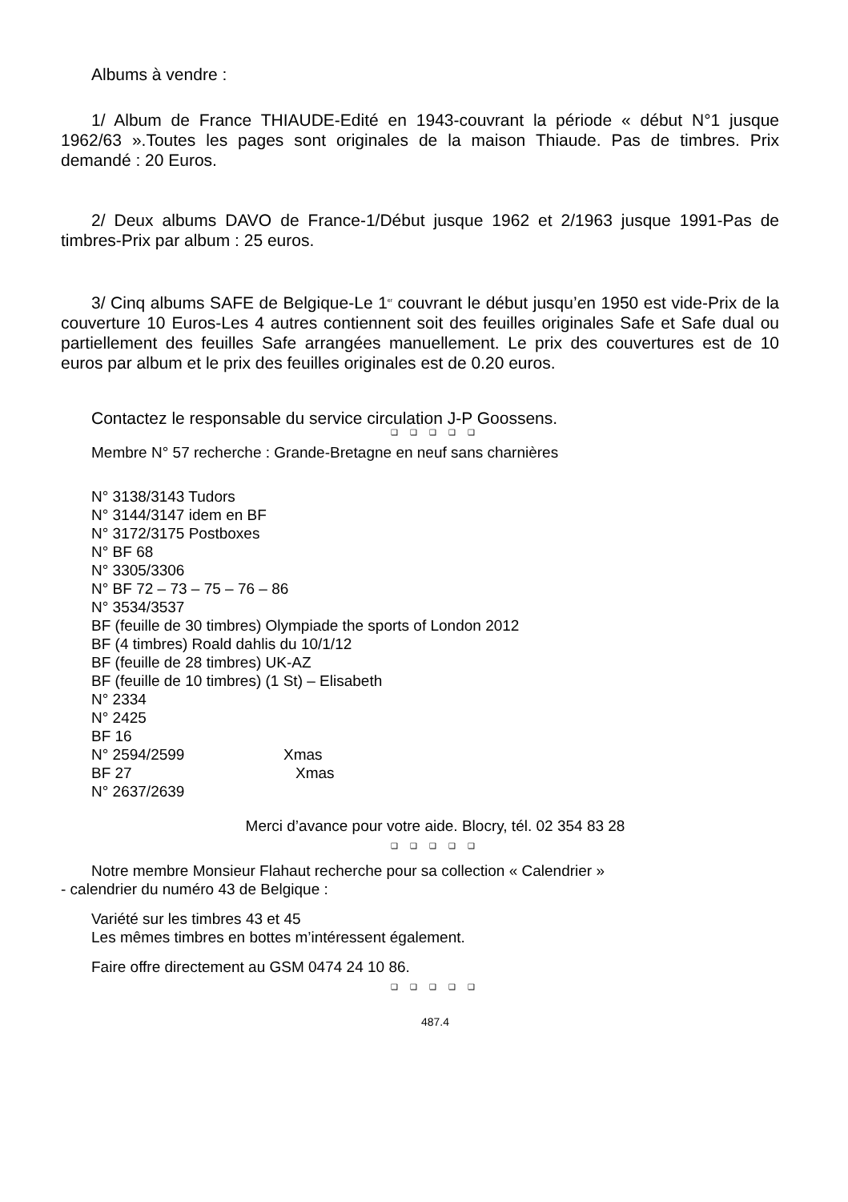Albums à vendre :
1/ Album de France THIAUDE-Edité en 1943-couvrant la période « début N°1 jusque 1962/63 ».Toutes les pages sont originales de la maison Thiaude. Pas de timbres. Prix demandé : 20 Euros.
2/ Deux albums DAVO de France-1/Début jusque 1962 et 2/1963 jusque 1991-Pas de timbres-Prix par album : 25 euros.
3/ Cinq albums SAFE de Belgique-Le 1<sup>er</sup> couvrant le début jusqu’en 1950 est vide-Prix de la couverture 10 Euros-Les 4 autres contiennent soit des feuilles originales Safe et Safe dual ou partiellement des feuilles Safe arrangées manuellement. Le prix des couvertures est de 10 euros par album et le prix des feuilles originales est de 0.20 euros.
Contactez le responsable du service circulation J-P Goossens.
❑ ❑ ❑ ❑ ❑
Membre N° 57 recherche : Grande-Bretagne en neuf sans charnières
N° 3138/3143 Tudors
N° 3144/3147 idem en BF
N° 3172/3175 Postboxes
N° BF 68
N° 3305/3306
N° BF 72 – 73 – 75 – 76 – 86
N° 3534/3537
BF (feuille de 30 timbres) Olympiade the sports of London 2012
BF (4 timbres) Roald dahlis du 10/1/12
BF (feuille de 28 timbres) UK-AZ
BF (feuille de 10 timbres) (1 St) – Elisabeth
N° 2334
N° 2425
BF 16
N° 2594/2599 Xmas
BF 27 Xmas
N° 2637/2639
Merci d’avance pour votre aide. Blocry, tél. 02 354 83 28
❑ ❑ ❑ ❑ ❑
Notre membre Monsieur Flahaut recherche pour sa collection « Calendrier »
- calendrier du numéro 43 de Belgique :
Variété sur les timbres 43 et 45
Les mêmes timbres en bottes m’intéressent également.
Faire offre directement au GSM 0474 24 10 86.
❑ ❑ ❑ ❑ ❑
487.4